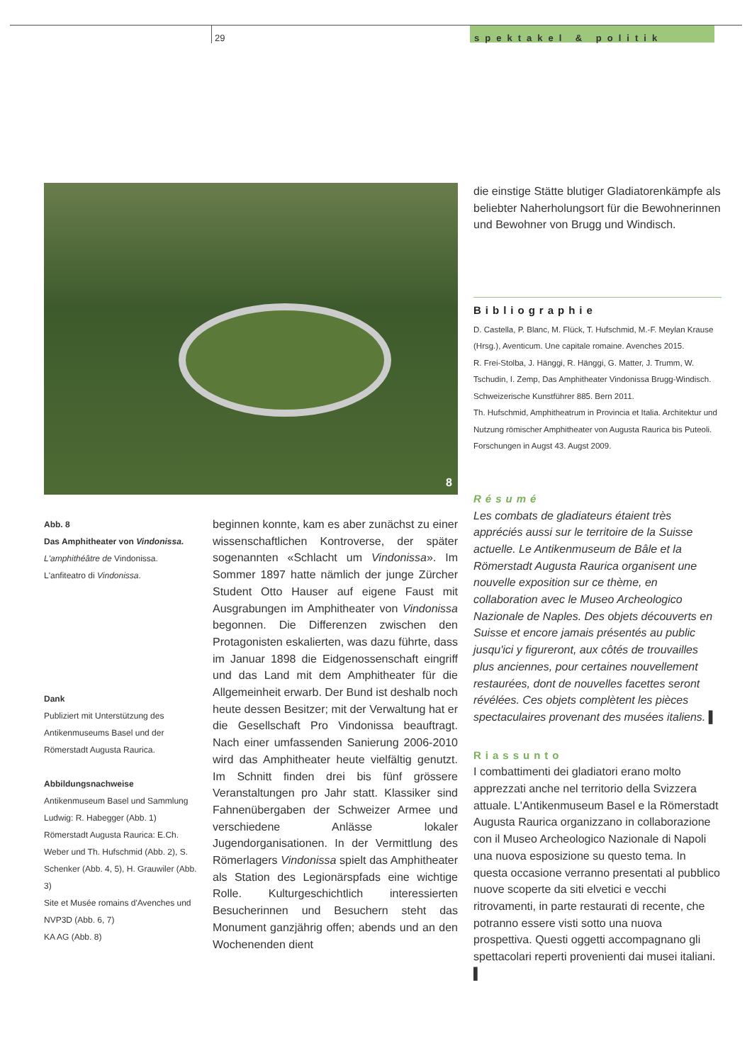29
spektakel & politik
8
Abb. 8
Das Amphitheater von Vindonissa.
L'amphithéâtre de Vindonissa.
L'anfiteatro di Vindonissa.
Dank
Publiziert mit Unterstützung des Antikenmuseums Basel und der Römerstadt Augusta Raurica.
Abbildungsnachweise
Antikenmuseum Basel und Sammlung Ludwig: R. Habegger (Abb. 1)
Römerstadt Augusta Raurica: E.Ch. Weber und Th. Hufschmid (Abb. 2), S. Schenker (Abb. 4, 5), H. Grauwiler (Abb. 3)
Site et Musée romains d'Avenches und NVP3D (Abb. 6, 7)
KA AG (Abb. 8)
beginnen konnte, kam es aber zunächst zu einer wissenschaftlichen Kontroverse, der später sogenannten «Schlacht um Vindonissa». Im Sommer 1897 hatte nämlich der junge Zürcher Student Otto Hauser auf eigene Faust mit Ausgrabungen im Amphitheater von Vindonissa begonnen. Die Differenzen zwischen den Protagonisten eskalierten, was dazu führte, dass im Januar 1898 die Eidgenossenschaft eingriff und das Land mit dem Amphitheater für die Allgemeinheit erwarb. Der Bund ist deshalb noch heute dessen Besitzer; mit der Verwaltung hat er die Gesellschaft Pro Vindonissa beauftragt. Nach einer umfassenden Sanierung 2006-2010 wird das Amphitheater heute vielfältig genutzt. Im Schnitt finden drei bis fünf grössere Veranstaltungen pro Jahr statt. Klassiker sind Fahnenübergaben der Schweizer Armee und verschiedene Anlässe lokaler Jugendorganisationen. In der Vermittlung des Römerlagers Vindonissa spielt das Amphitheater als Station des Legionärspfads eine wichtige Rolle. Kulturgeschichtlich interessierten Besucherinnen und Besuchern steht das Monument ganzjährig offen; abends und an den Wochenenden dient
die einstige Stätte blutiger Gladiatorenkämpfe als beliebter Naherholungsort für die Bewohnerinnen und Bewohner von Brugg und Windisch.
Bibliographie
D. Castella, P. Blanc, M. Flück, T. Hufschmid, M.-F. Meylan Krause (Hrsg.), Aventicum. Une capitale romaine. Avenches 2015.
R. Frei-Stolba, J. Hänggi, R. Hänggi, G. Matter, J. Trumm, W. Tschudin, I. Zemp, Das Amphitheater Vindonissa Brugg-Windisch. Schweizerische Kunstführer 885. Bern 2011.
Th. Hufschmid, Amphitheatrum in Provincia et Italia. Architektur und Nutzung römischer Amphitheater von Augusta Raurica bis Puteoli. Forschungen in Augst 43. Augst 2009.
Résumé
Les combats de gladiateurs étaient très appréciés aussi sur le territoire de la Suisse actuelle. Le Antikenmuseum de Bâle et la Römerstadt Augusta Raurica organisent une nouvelle exposition sur ce thème, en collaboration avec le Museo Archeologico Nazionale de Naples. Des objets découverts en Suisse et encore jamais présentés au public jusqu'ici y figureront, aux côtés de trouvailles plus anciennes, pour certaines nouvellement restaurées, dont de nouvelles facettes seront révélées. Ces objets complètent les pièces spectaculaires provenant des musées italiens. ▌
Riassunto
I combattimenti dei gladiatori erano molto apprezzati anche nel territorio della Svizzera attuale. L'Antikenmuseum Basel e la Römerstadt Augusta Raurica organizzano in collaborazione con il Museo Archeologico Nazionale di Napoli una nuova esposizione su questo tema. In questa occasione verranno presentati al pubblico nuove scoperte da siti elvetici e vecchi ritrovamenti, in parte restaurati di recente, che potranno essere visti sotto una nuova prospettiva. Questi oggetti accompagnano gli spettacolari reperti provenienti dai musei italiani. ▌